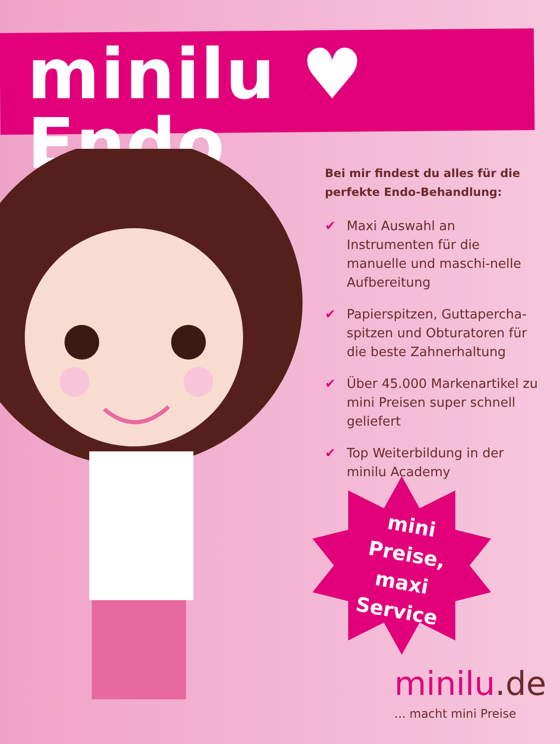minilu ♥ Endo
Bei mir findest du alles für die perfekte Endo-Behandlung:
✔ Maxi Auswahl an Instrumenten für die manuelle und maschi-nelle Aufbereitung
✔ Papierspitzen, Guttapercha-spitzen und Obturatoren für die beste Zahnerhaltung
✔ Über 45.000 Markenartikel zu mini Preisen super schnell geliefert
✔ Top Weiterbildung in der minilu Academy
mini Preise, maxi Service
minilu.de
... macht mini Preise